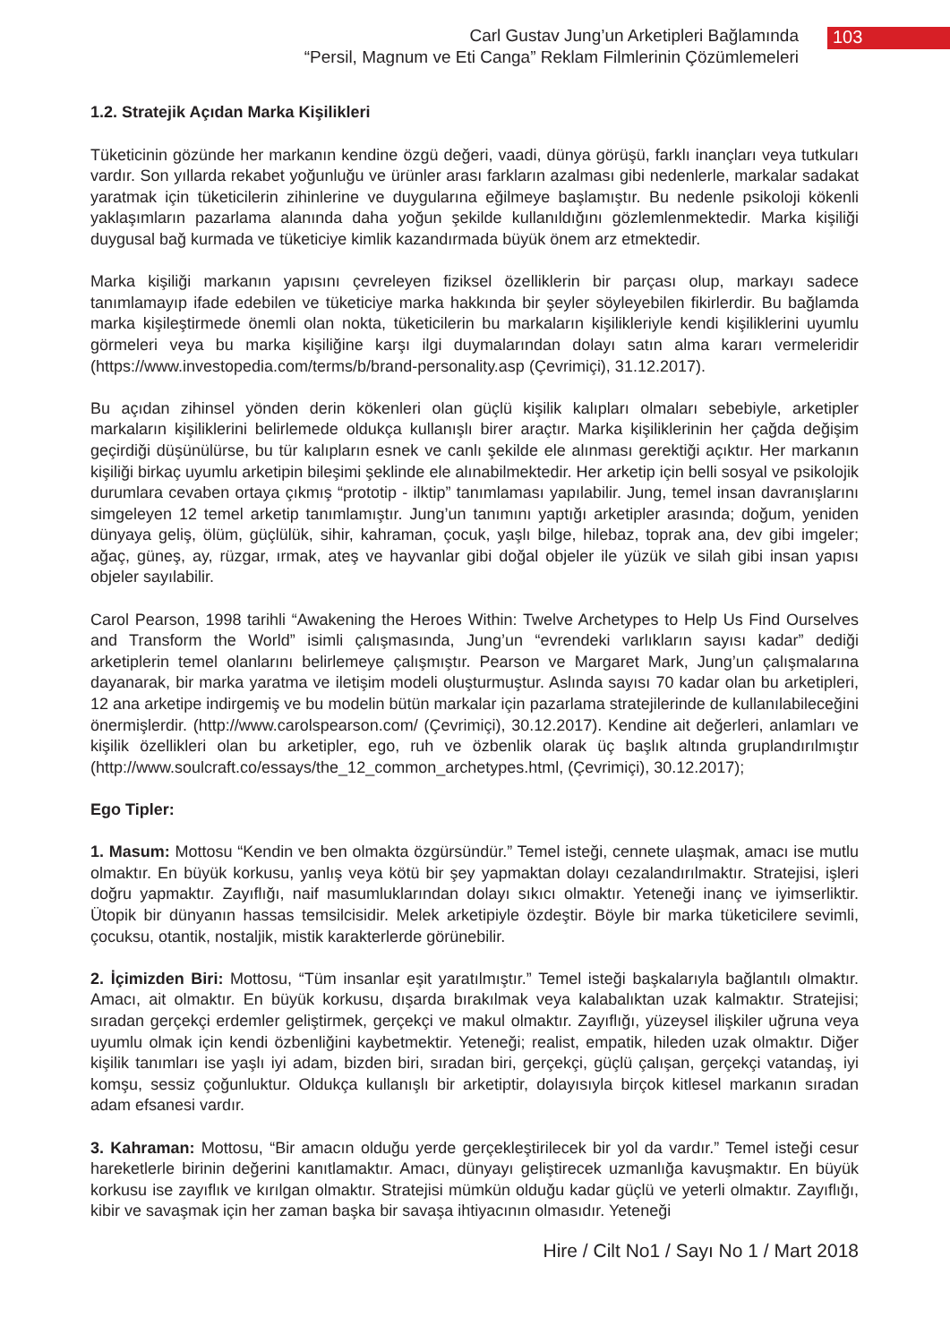Carl Gustav Jung’un Arketipleri Bağlamında
“Persil, Magnum ve Eti Canga” Reklam Filmlerinin Çözümlemeleri
103
1.2. Stratejik Açıdan Marka Kişilikleri
Tüketicinin gözünde her markanın kendine özgü değeri, vaadi, dünya görüşü, farklı inançları veya tutkuları vardır. Son yıllarda rekabet yoğunluğu ve ürünler arası farkların azalması gibi nedenlerle, markalar sadakat yaratmak için tüketicilerin zihinlerine ve duygularına eğilmeye başlamıştır. Bu nedenle psikoloji kökenli yaklaşımların pazarlama alanında daha yoğun şekilde kullanıldığını gözlemlenmektedir. Marka kişiliği duygusal bağ kurmada ve tüketiciye kimlik kazandırmada büyük önem arz etmektedir.
Marka kişiliği markanın yapısını çevreleyen fiziksel özelliklerin bir parçası olup, markayı sadece tanımlamayıp ifade edebilen ve tüketiciye marka hakkında bir şeyler söyleyebilen fikirlerdir. Bu bağlamda marka kişileştirmede önemli olan nokta, tüketicilerin bu markaların kişilikleriyle kendi kişiliklerini uyumlu görmeleri veya bu marka kişiliğine karşı ilgi duymalarından dolayı satın alma kararı vermeleridir (https://www.investopedia.com/terms/b/brand-personality.asp (Çevrimiçi), 31.12.2017).
Bu açıdan zihinsel yönden derin kökenleri olan güçlü kişilik kalıpları olmaları sebebiyle, arketipler markaların kişiliklerini belirlemede oldukça kullanışlı birer araçtır. Marka kişiliklerinin her çağda değişim geçirdiği düşünülürse, bu tür kalıpların esnek ve canlı şekilde ele alınması gerektiği açıktır. Her markanın kişiliği birkaç uyumlu arketipin bileşimi şeklinde ele alınabilmektedir. Her arketip için belli sosyal ve psikolojik durumlara cevaben ortaya çıkmış “prototip - ilktip” tanımlaması yapılabilir. Jung, temel insan davranışlarını simgeleyen 12 temel arketip tanımlamıştır. Jung’un tanımını yaptığı arketipler arasında; doğum, yeniden dünyaya geliş, ölüm, güçlülük, sihir, kahraman, çocuk, yaşlı bilge, hilebaz, toprak ana, dev gibi imgeler; ağaç, güneş, ay, rüzgar, ırmak, ateş ve hayvanlar gibi doğal objeler ile yüzük ve silah gibi insan yapısı objeler sayılabilir.
Carol Pearson, 1998 tarihli “Awakening the Heroes Within: Twelve Archetypes to Help Us Find Ourselves and Transform the World” isimli çalışmasında, Jung’un “evrendeki varlıkların sayısı kadar” dediği arketiplerin temel olanlarını belirlemeye çalışmıştır. Pearson ve Margaret Mark, Jung’un çalışmalarına dayanarak, bir marka yaratma ve iletişim modeli oluşturmuştur. Aslında sayısı 70 kadar olan bu arketipleri, 12 ana arketipe indirgemiş ve bu modelin bütün markalar için pazarlama stratejilerinde de kullanılabileceğini önermişlerdir. (http://www.carolspearson.com/ (Çevrimiçi), 30.12.2017). Kendine ait değerleri, anlamları ve kişilik özellikleri olan bu arketipler, ego, ruh ve özbenlik olarak üç başlık altında gruplandırılmıştır (http://www.soulcraft.co/essays/the_12_common_archetypes.html, (Çevrimiçi), 30.12.2017);
Ego Tipler:
1. Masum: Mottosu “Kendin ve ben olmakta özgürsündür.” Temel isteği, cennete ulaşmak, amacı ise mutlu olmaktır. En büyük korkusu, yanlış veya kötü bir şey yapmaktan dolayı cezalandırılmaktır. Stratejisi, işleri doğru yapmaktır. Zayıflığı, naif masumluklarından dolayı sıkıcı olmaktır. Yeteneği inanç ve iyimserliktir. Ütopik bir dünyanın hassas temsilcisidir. Melek arketipiyle özdeştir. Böyle bir marka tüketicilere sevimli, çocuksu, otantik, nostaljik, mistik karakterlerde görünebilir.
2. İçimizden Biri: Mottosu, “Tüm insanlar eşit yaratılmıştır.” Temel isteği başkalarıyla bağlantılı olmaktır. Amacı, ait olmaktır. En büyük korkusu, dışarda bırakılmak veya kalabalıktan uzak kalmaktır. Stratejisi; sıradan gerçekçi erdemler geliştirmek, gerçekçi ve makul olmaktır. Zayıflığı, yüzeysel ilişkiler uğruna veya uyumlu olmak için kendi özbenliğini kaybetmektir. Yeteneği; realist, empatik, hileden uzak olmaktır. Diğer kişilik tanımları ise yaşlı iyi adam, bizden biri, sıradan biri, gerçekçi, güçlü çalışan, gerçekçi vatandaş, iyi komşu, sessiz çoğunluktur. Oldukça kullanışlı bir arketiptir, dolayısıyla birçok kitlesel markanın sıradan adam efsanesi vardır.
3. Kahraman: Mottosu, “Bir amacın olduğu yerde gerçekleştirilecek bir yol da vardır.” Temel isteği cesur hareketlerle birinin değerini kanıtlamaktır. Amacı, dünyayı geliştirecek uzmanlığa kavuşmaktır. En büyük korkusu ise zayıflık ve kırılgan olmaktır. Stratejisi mümkün olduğu kadar güçlü ve yeterli olmaktır. Zayıflığı, kibir ve savaşmak için her zaman başka bir savaşa ihtiyacının olmasıdır. Yeteneği
Hire / Cilt No1 / Sayı No 1 / Mart 2018